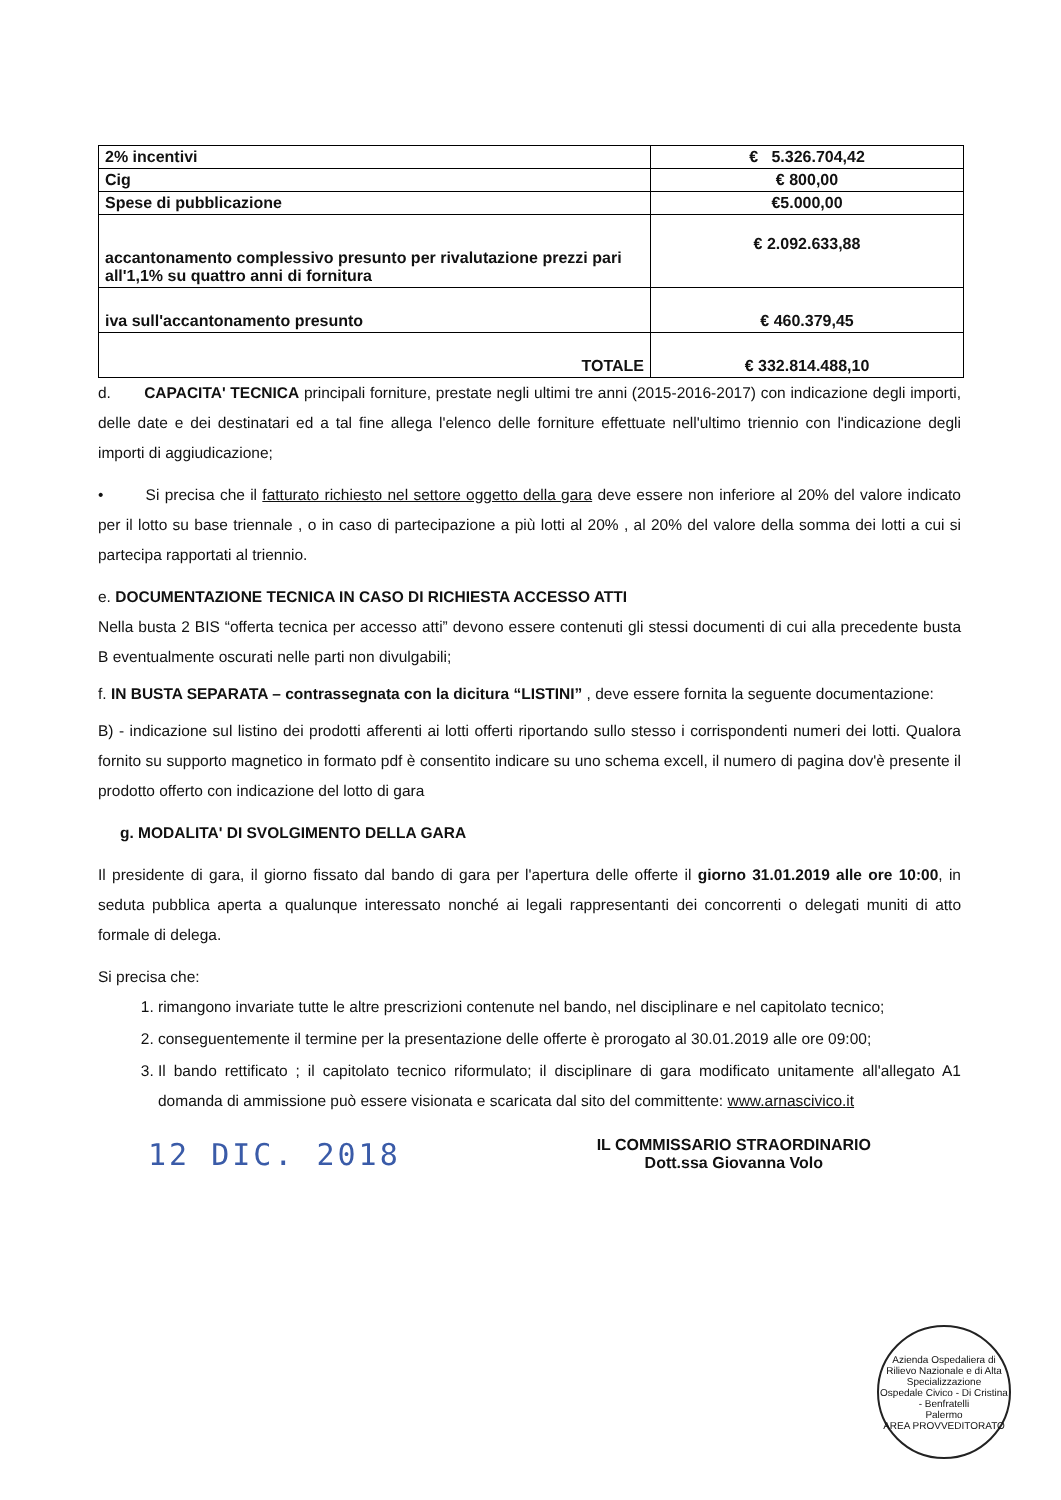| 2% incentivi | € 5.326.704,42 |
| Cig | € 800,00 |
| Spese di pubblicazione | €5.000,00 |
| accantonamento complessivo presunto per rivalutazione prezzi pari all'1,1% su quattro anni di fornitura | € 2.092.633,88 |
| iva sull'accantonamento presunto | € 460.379,45 |
| TOTALE | € 332.814.488,10 |
d. CAPACITA' TECNICA principali forniture, prestate negli ultimi tre anni (2015-2016-2017) con indicazione degli importi, delle date e dei destinatari ed a tal fine allega l'elenco delle forniture effettuate nell'ultimo triennio con l'indicazione degli importi di aggiudicazione;
• Si precisa che il fatturato richiesto nel settore oggetto della gara deve essere non inferiore al 20% del valore indicato per il lotto su base triennale , o in caso di partecipazione a più lotti al 20% , al 20% del valore della somma dei lotti a cui si partecipa rapportati al triennio.
e. DOCUMENTAZIONE TECNICA IN CASO DI RICHIESTA ACCESSO ATTI
Nella busta 2 BIS “offerta tecnica per accesso atti” devono essere contenuti gli stessi documenti di cui alla precedente busta B eventualmente oscurati nelle parti non divulgabili;
f. IN BUSTA SEPARATA – contrassegnata con la dicitura “LISTINI” , deve essere fornita la seguente documentazione:
B) - indicazione sul listino dei prodotti afferenti ai lotti offerti riportando sullo stesso i corrispondenti numeri dei lotti. Qualora fornito su supporto magnetico in formato pdf è consentito indicare su uno schema excell, il numero di pagina dov'è presente il prodotto offerto con indicazione del lotto di gara
g. MODALITA' DI SVOLGIMENTO DELLA GARA
Il presidente di gara, il giorno fissato dal bando di gara per l'apertura delle offerte il giorno 31.01.2019 alle ore 10:00, in seduta pubblica aperta a qualunque interessato nonché ai legali rappresentanti dei concorrenti o delegati muniti di atto formale di delega.
Si precisa che:
1. rimangono invariate tutte le altre prescrizioni contenute nel bando, nel disciplinare e nel capitolato tecnico;
2. conseguentemente il termine per la presentazione delle offerte è prorogato al 30.01.2019 alle ore 09:00;
3. Il bando rettificato ; il capitolato tecnico riformulato; il disciplinare di gara modificato unitamente all'allegato A1 domanda di ammissione può essere visionata e scaricata dal sito del committente: www.arnascivico.it
12 DIC. 2018
IL COMMISSARIO STRAORDINARIO
Dott.ssa Giovanna Volo
Azienda Ospedaliera di Rilievo Nazionale e di Alta Specializzazione
Ospedale Civico - Di Cristina - Benfratelli
Palermo
AREA PROVVEDITORATO